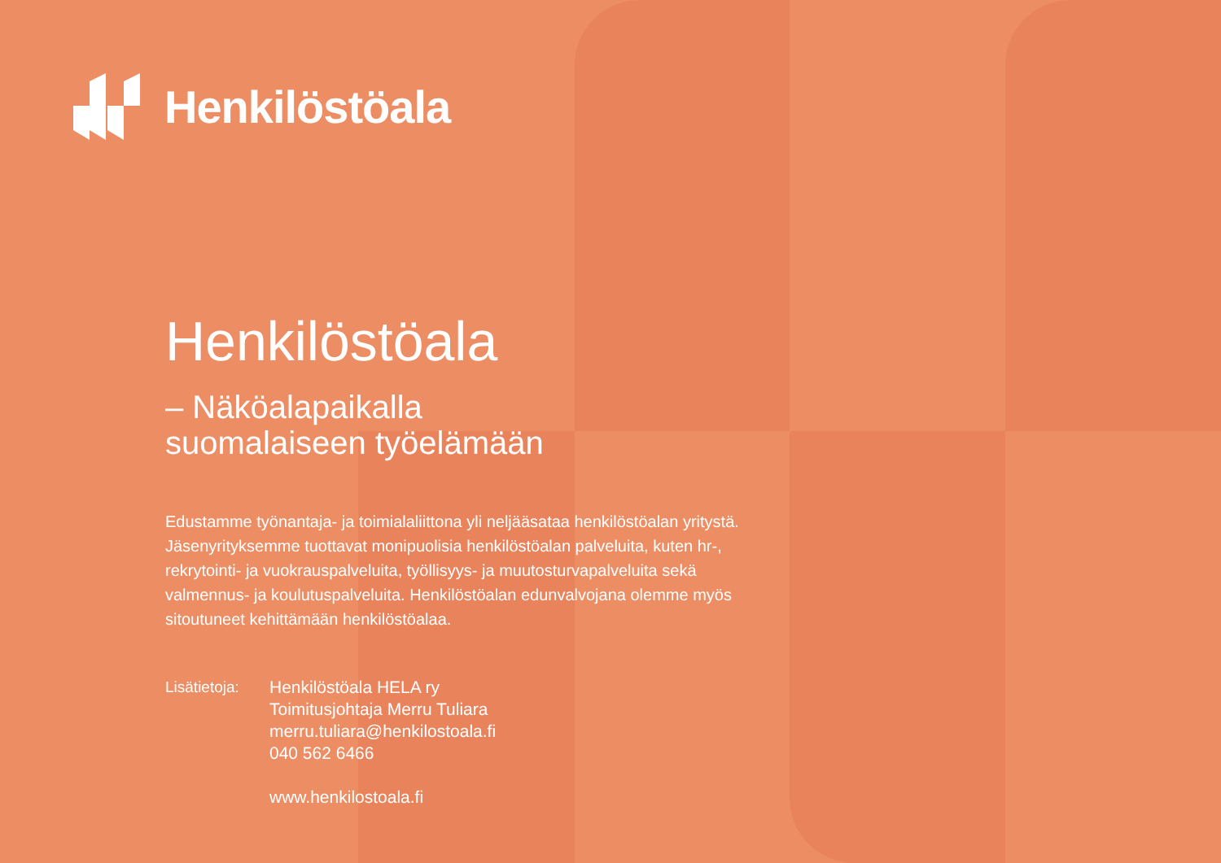Henkilöstöala
Henkilöstöala
– Näköalapaikalla
suomalaiseen työelämään
Edustamme työnantaja- ja toimialaliittona yli neljääsataa henkilöstöalan yritystä. Jäsenyrityksemme tuottavat monipuolisia henkilöstöalan palveluita, kuten hr-, rekrytointi- ja vuokrauspalveluita, työllisyys- ja muutosturvapalveluita sekä valmennus- ja koulutuspalveluita. Henkilöstöalan edunvalvojana olemme myös sitoutuneet kehittämään henkilöstöalaa.
Lisätietoja:
Henkilöstöala HELA ry
Toimitusjohtaja Merru Tuliara
merru.tuliara@henkilostoala.fi
040 562 6466
www.henkilostoala.fi